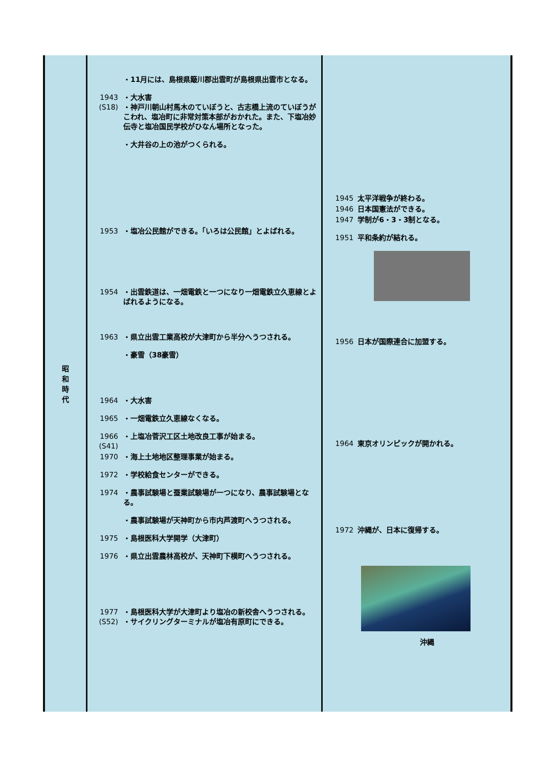| 昭 和 時 代 | ・11月には、島根県簸川郡出雲町が島根県出雲市となる。 1943 (S18) ・大水害 ・神戸川朝山村馬木のていぼうと、古志橋上流のていぼうがこわれ、塩冶町に非常対策本部がおかれた。また、下塩冶妙伝寺と塩冶国民学校がひなん場所となった。 ・大井谷の上の池がつくられる。 1953 ・塩冶公民館ができる。「いろは公民館」とよばれる。 1954 ・出雲鉄道は、一畑電鉄と一つになり一畑電鉄立久恵線とよばれるようになる。 1963 ・県立出雲工業高校が大津町から半分へうつされる。 ・豪雪（38豪雪） 1964 ・大水害 1965 ・一畑電鉄立久恵線なくなる。 1966 (S41) ・上塩冶菅沢工区土地改良工事が始まる。 1970 ・海上土地地区整理事業が始まる。 1972 ・学校給食センターができる。 1974 ・農事試験場と蚕業試験場が一つになり、農事試験場となる。 ・農事試験場が天神町から市内芦渡町へうつされる。 1975 ・島根医科大学開学（大津町） 1976 ・県立出雲農林高校が、天神町下横町へうつされる。 1977 (S52) ・島根医科大学が大津町より塩冶の新校舎へうつされる。 ・サイクリングターミナルが塩冶有原町にできる。 | 1945 太平洋戦争が終わる。 1946 日本国憲法ができる。 1947 学制が6・3・3制となる。 1951 平和条約が結れる。 1956 日本が国際連合に加盟する。 1964 東京オリンピックが開かれる。 1972 沖縄が、日本に復帰する。 沖縄 |